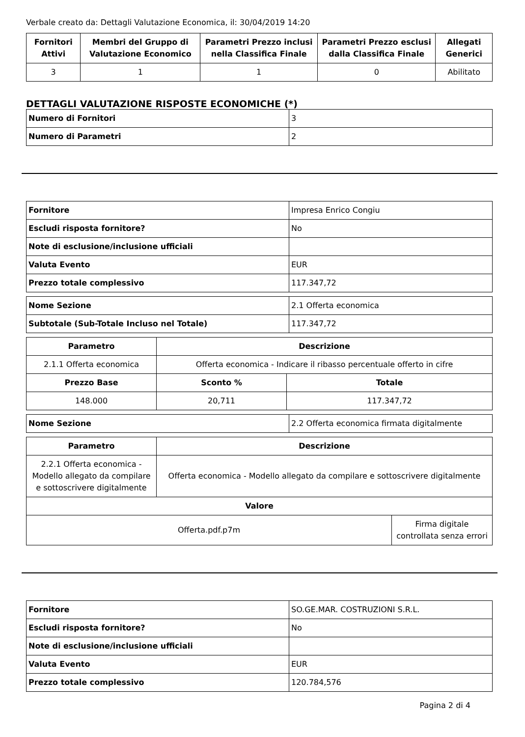Verbale creato da: Dettagli Valutazione Economica, il: 30/04/2019 14:20
| Fornitori Attivi | Membri del Gruppo di Valutazione Economico | Parametri Prezzo inclusi nella Classifica Finale | Parametri Prezzo esclusi dalla Classifica Finale | Allegati Generici |
| --- | --- | --- | --- | --- |
| 3 | 1 | 1 | 0 | Abilitato |
DETTAGLI VALUTAZIONE RISPOSTE ECONOMICHE (*)
| Numero di Fornitori | 3 |
| Numero di Parametri | 2 |
| Fornitore | Impresa Enrico Congiu |
| Escludi risposta fornitore? | No |
| Note di esclusione/inclusione ufficiali | |
| Valuta Evento | EUR |
| Prezzo totale complessivo | 117.347,72 |
| Nome Sezione | 2.1 Offerta economica |
| Subtotale (Sub-Totale Incluso nel Totale) | 117.347,72 |
| Parametro | Descrizione | |
| --- | --- | --- |
| 2.1.1 Offerta economica | Offerta economica - Indicare il ribasso percentuale offerto in cifre | |
| Prezzo Base | Sconto % | Totale |
| 148.000 | 20,711 | 117.347,72 |
| Nome Sezione | 2.2 Offerta economica firmata digitalmente |
| Parametro | Descrizione | |
| --- | --- | --- |
| 2.2.1 Offerta economica - Modello allegato da compilare e sottoscrivere digitalmente | Offerta economica - Modello allegato da compilare e sottoscrivere digitalmente | |
| Valore | | |
| Offerta.pdf.p7m | | Firma digitale controllata senza errori |
| Fornitore | SO.GE.MAR. COSTRUZIONI S.R.L. |
| Escludi risposta fornitore? | No |
| Note di esclusione/inclusione ufficiali | |
| Valuta Evento | EUR |
| Prezzo totale complessivo | 120.784,576 |
Pagina 2 di 4